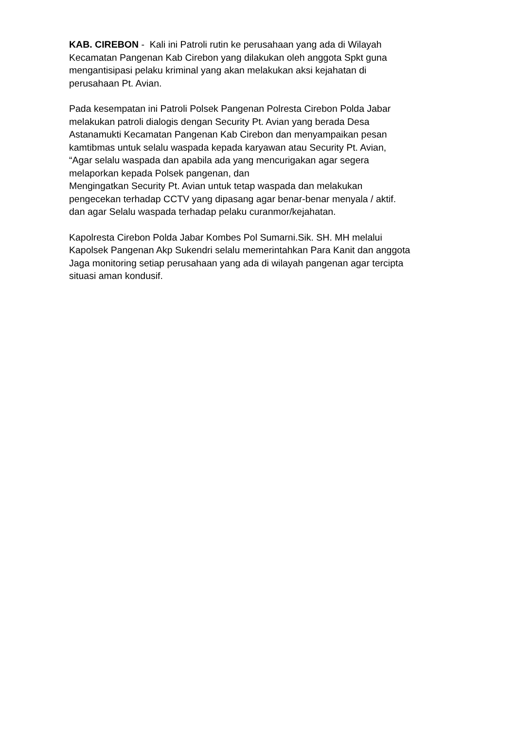KAB. CIREBON - Kali ini Patroli rutin ke perusahaan yang ada di Wilayah
Kecamatan Pangenan Kab Cirebon yang dilakukan oleh anggota Spkt guna
mengantisipasi pelaku kriminal yang akan melakukan aksi kejahatan di
perusahaan Pt. Avian.
Pada kesempatan ini Patroli Polsek Pangenan Polresta Cirebon Polda Jabar
melakukan patroli dialogis dengan Security Pt. Avian yang berada Desa
Astanamukti Kecamatan Pangenan Kab Cirebon dan menyampaikan pesan
kamtibmas untuk selalu waspada kepada karyawan atau Security Pt. Avian,
“Agar selalu waspada dan apabila ada yang mencurigakan agar segera
melaporkan kepada Polsek pangenan, dan
Mengingatkan Security Pt. Avian untuk tetap waspada dan melakukan
pengecekan terhadap CCTV yang dipasang agar benar-benar menyala / aktif.
dan agar Selalu waspada terhadap pelaku curanmor/kejahatan.
Kapolresta Cirebon Polda Jabar Kombes Pol Sumarni.Sik. SH. MH melalui
Kapolsek Pangenan Akp Sukendri selalu memerintahkan Para Kanit dan anggota
Jaga monitoring setiap perusahaan yang ada di wilayah pangenan agar tercipta
situasi aman kondusif.